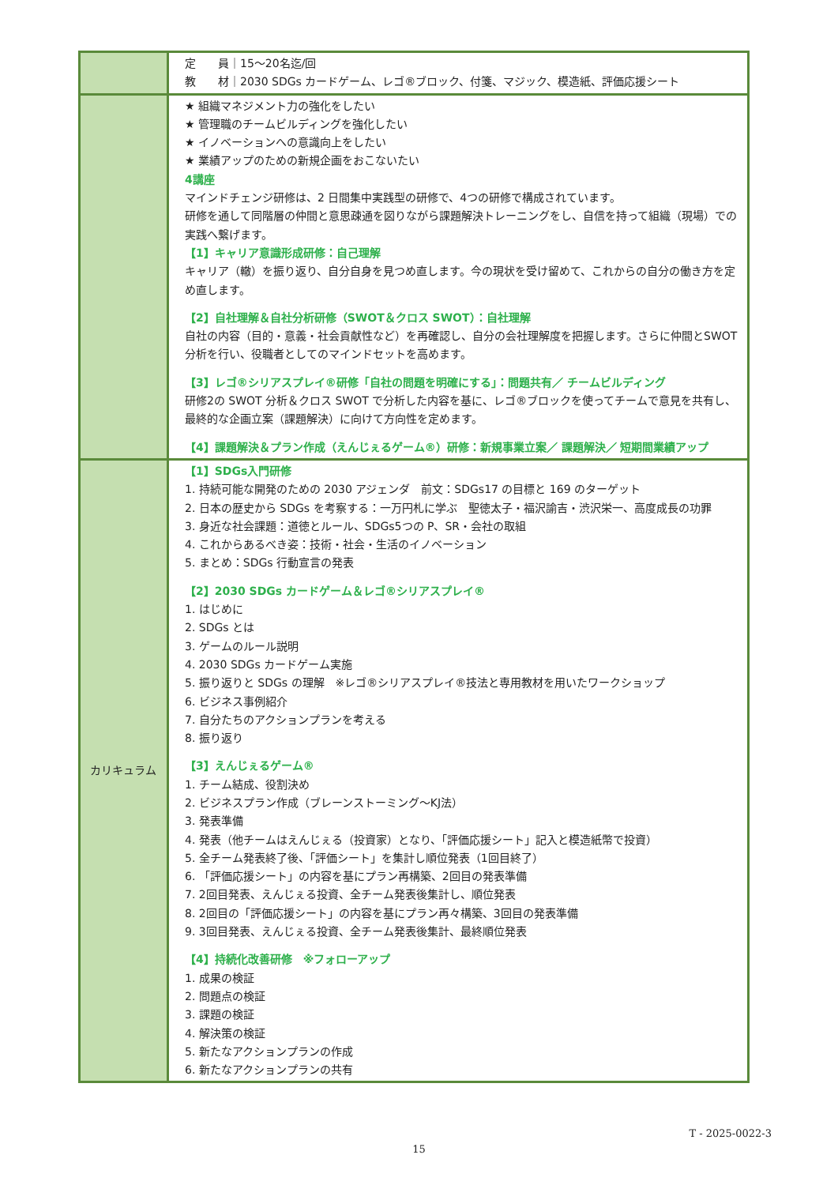| | 定 員｜15～20名迄/回 教 材｜2030 SDGs カードゲーム、レゴ®ブロック、付箋、マジック、模造紙、評価応援シート |
| | ★ 組織マネジメント力の強化をしたい ★ 管理職のチームビルディングを強化したい ★ イノベーションへの意識向上をしたい ★ 業績アップのための新規企画をおこないたい 4講座 マインドチェンジ研修は、2 日間集中実践型の研修で、4つの研修で構成されています。 研修を通して同階層の仲間と意思疎通を図りながら課題解決トレーニングをし、自信を持って組織（現場）での実践へ繋げます。 【1】キャリア意識形成研修：自己理解 キャリア（轍）を振り返り、自分自身を見つめ直します。今の現状を受け留めて、これからの自分の働き方を定め直します。 【2】自社理解＆自社分析研修（SWOT＆クロス SWOT）：自社理解 自社の内容（目的・意義・社会貢献性など）を再確認し、自分の会社理解度を把握します。さらに仲間とSWOT 分析を行い、役職者としてのマインドセットを高めます。 【3】レゴ®シリアスプレイ®研修「自社の問題を明確にする」：問題共有／ チームビルディング 研修2の SWOT 分析＆クロス SWOT で分析した内容を基に、レゴ®ブロックを使ってチームで意見を共有し、最終的な企画立案（課題解決）に向けて方向性を定めます。 【4】課題解決＆プラン作成（えんじぇるゲーム®）研修：新規事業立案／ 課題解決／ 短期間業績アップ |
| カリキュラム | 【1】SDGs入門研修 1. 持続可能な開発のための 2030 アジェンダ 前文：SDGs17 の目標と 169 のターゲット 2. 日本の歴史から SDGs を考察する：一万円札に学ぶ 聖徳太子・福沢諭吉・渋沢栄一、高度成長の功罪 3. 身近な社会課題：道徳とルール、SDGs5つの P、SR・会社の取組 4. これからあるべき姿：技術・社会・生活のイノベーション 5. まとめ：SDGs 行動宣言の発表 【2】2030 SDGs カードゲーム＆レゴ®シリアスプレイ® 1. はじめに 2. SDGs とは 3. ゲームのルール説明 4. 2030 SDGs カードゲーム実施 5. 振り返りと SDGs の理解 ※レゴ®シリアスプレイ®技法と専用教材を用いたワークショップ 6. ビジネス事例紹介 7. 自分たちのアクションプランを考える 8. 振り返り 【3】えんじぇるゲーム® 1. チーム結成、役割決め 2. ビジネスプラン作成（ブレーンストーミング～KJ法） 3. 発表準備 4. 発表（他チームはえんじぇる（投資家）となり、「評価応援シート」記入と模造紙幣で投資） 5. 全チーム発表終了後、「評価シート」を集計し順位発表（1回目終了） 6. 「評価応援シート」の内容を基にプラン再構築、2回目の発表準備 7. 2回目発表、えんじぇる投資、全チーム発表後集計し、順位発表 8. 2回目の「評価応援シート」の内容を基にプラン再々構築、3回目の発表準備 9. 3回目発表、えんじぇる投資、全チーム発表後集計、最終順位発表 【4】持続化改善研修 ※フォローアップ 1. 成果の検証 2. 問題点の検証 3. 課題の検証 4. 解決策の検証 5. 新たなアクションプランの作成 6. 新たなアクションプランの共有 |
T - 2025-0022-3
15